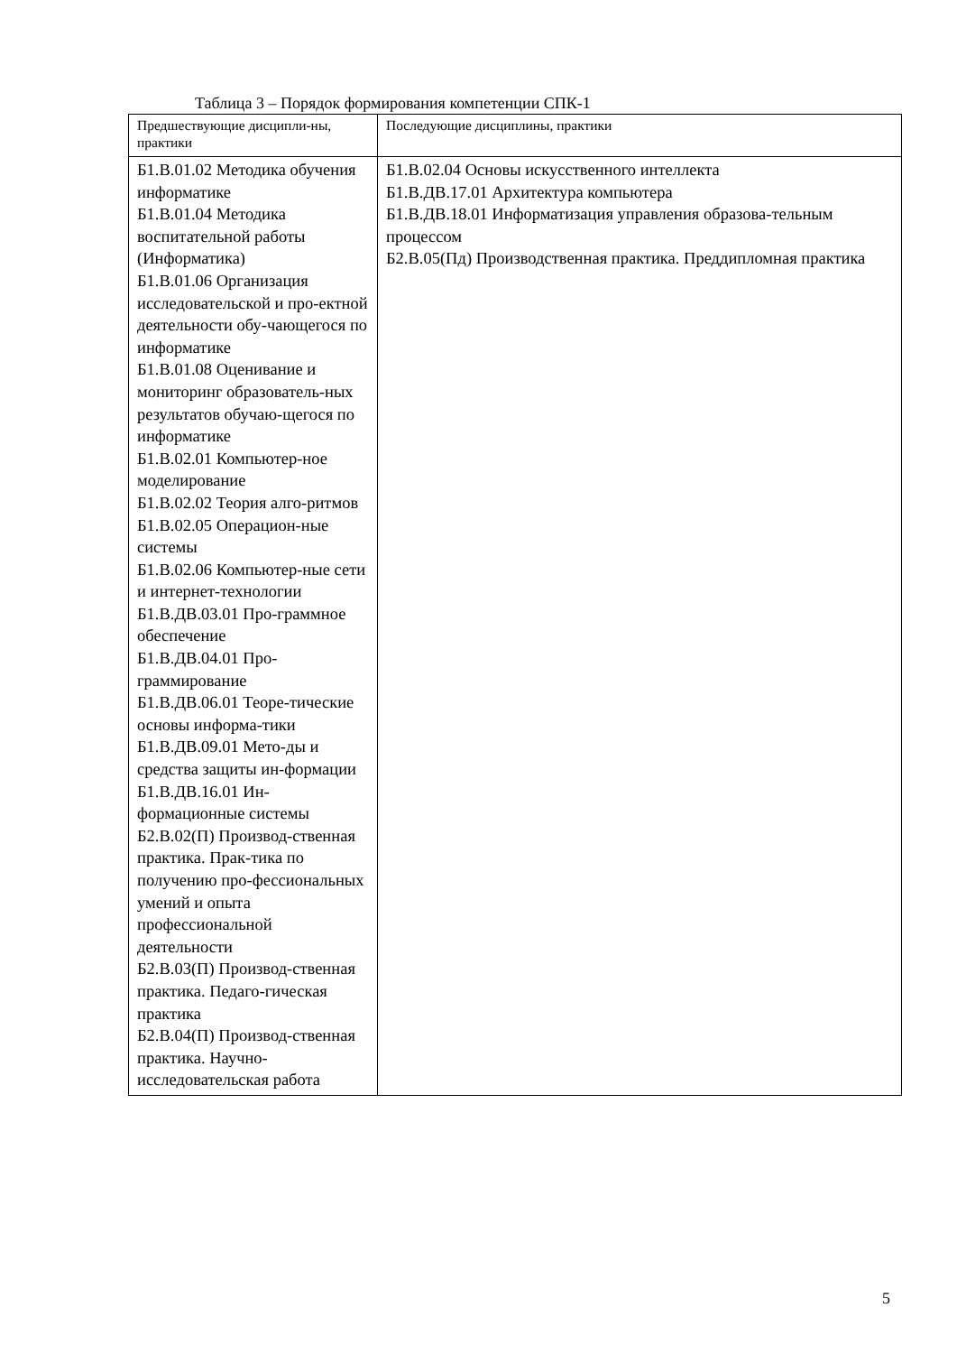Таблица 3 – Порядок формирования компетенции СПК-1
| Предшествующие дисципли-ны, практики | Последующие дисциплины, практики |
| --- | --- |
| Б1.В.01.02 Методика обучения информатике Б1.В.01.04 Методика воспитательной работы (Информатика) Б1.В.01.06 Организация исследовательской и про-ектной деятельности обу-чающегося по информатике Б1.В.01.08 Оценивание и мониторинг образователь-ных результатов обучаю-щегося по информатике Б1.В.02.01 Компьютер-ное моделирование Б1.В.02.02 Теория алго-ритмов Б1.В.02.05 Операцион-ные системы Б1.В.02.06 Компьютер-ные сети и интернет-технологии Б1.В.ДВ.03.01 Про-граммное обеспечение Б1.В.ДВ.04.01 Про-граммирование Б1.В.ДВ.06.01 Теоре-тические основы информа-тики Б1.В.ДВ.09.01 Мето-ды и средства защиты ин-формации Б1.В.ДВ.16.01 Ин-формационные системы Б2.В.02(П) Производ-ственная практика. Прак-тика по получению про-фессиональных умений и опыта профессиональной деятельности Б2.В.03(П) Производ-ственная практика. Педаго-гическая практика Б2.В.04(П) Производ-ственная практика. Научно-исследовательская работа | Б1.В.02.04 Основы искусственного интеллекта Б1.В.ДВ.17.01 Архитектура компьютера Б1.В.ДВ.18.01 Информатизация управления образова-тельным процессом Б2.В.05(Пд) Производственная практика. Преддипломная практика |
5